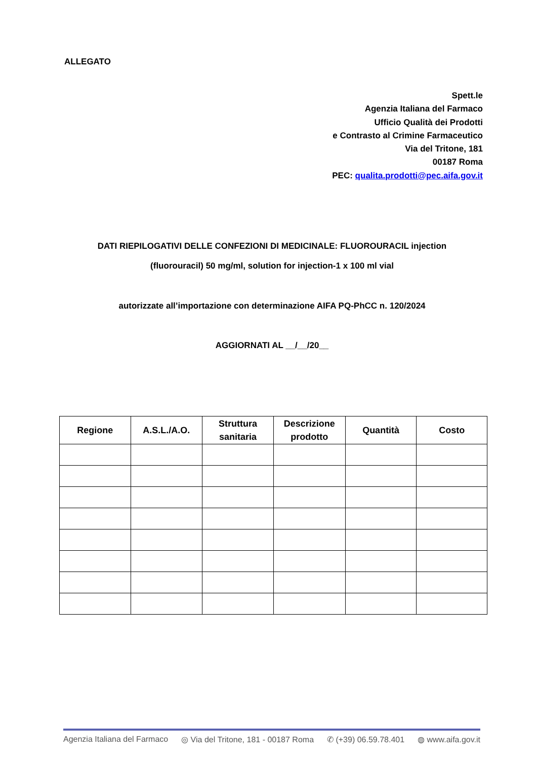ALLEGATO
Spett.le
Agenzia Italiana del Farmaco
Ufficio Qualità dei Prodotti
e Contrasto al Crimine Farmaceutico
Via del Tritone, 181
00187 Roma
PEC: qualita.prodotti@pec.aifa.gov.it
DATI RIEPILOGATIVI DELLE CONFEZIONI DI MEDICINALE: FLUOROURACIL injection
(fluorouracil) 50 mg/ml, solution for injection-1 x 100 ml vial
autorizzate all’importazione con determinazione AIFA PQ-PhCC n. 120/2024
AGGIORNATI AL __/__/20__
| Regione | A.S.L./A.O. | Struttura sanitaria | Descrizione prodotto | Quantità | Costo |
| --- | --- | --- | --- | --- | --- |
Agenzia Italiana del Farmaco ◎ Via del Tritone, 181 - 00187 Roma ✆ (+39) 06.59.78.401 ◍ www.aifa.gov.it